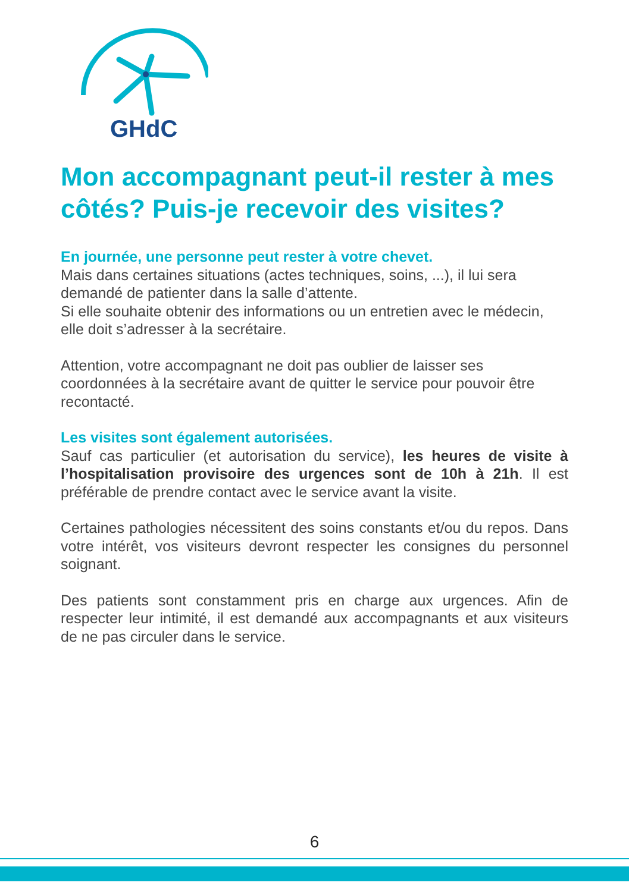GHdC
Mon accompagnant peut-il rester à mes côtés? Puis-je recevoir des visites?
En journée, une personne peut rester à votre chevet.
Mais dans certaines situations (actes techniques, soins, ...), il lui sera demandé de patienter dans la salle d’attente.
Si elle souhaite obtenir des informations ou un entretien avec le médecin, elle doit s’adresser à la secrétaire.
Attention, votre accompagnant ne doit pas oublier de laisser ses coordonnées à la secrétaire avant de quitter le service pour pouvoir être recontacté.
Les visites sont également autorisées.
Sauf cas particulier (et autorisation du service), les heures de visite à l’hospitalisation provisoire des urgences sont de 10h à 21h. Il est préférable de prendre contact avec le service avant la visite.
Certaines pathologies nécessitent des soins constants et/ou du repos. Dans votre intérêt, vos visiteurs devront respecter les consignes du personnel soignant.
Des patients sont constamment pris en charge aux urgences. Afin de respecter leur intimité, il est demandé aux accompagnants et aux visiteurs de ne pas circuler dans le service.
6